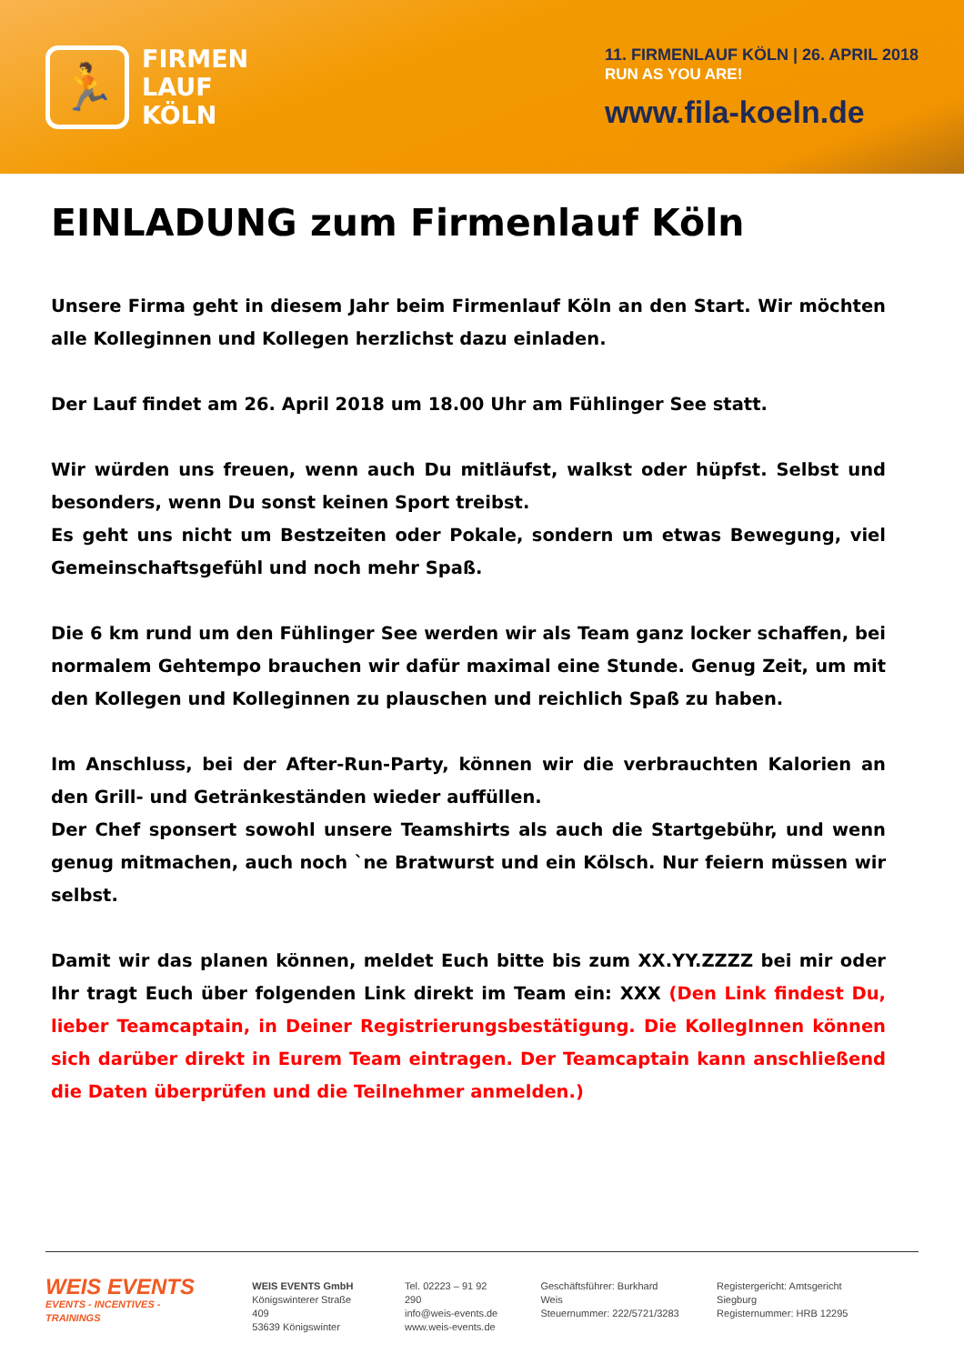🏃
FIRMEN
LAUF
KÖLN
11. FIRMENLAUF KÖLN | 26. APRIL 2018
RUN AS YOU ARE!
www.fila-koeln.de
EINLADUNG zum Firmenlauf Köln
Unsere Firma geht in diesem Jahr beim Firmenlauf Köln an den Start. Wir möchten alle Kolleginnen und Kollegen herzlichst dazu einladen.
Der Lauf findet am 26. April 2018 um 18.00 Uhr am Fühlinger See statt.
Wir würden uns freuen, wenn auch Du mitläufst, walkst oder hüpfst. Selbst und besonders, wenn Du sonst keinen Sport treibst.
Es geht uns nicht um Bestzeiten oder Pokale, sondern um etwas Bewegung, viel Gemeinschaftsgefühl und noch mehr Spaß.
Die 6 km rund um den Fühlinger See werden wir als Team ganz locker schaffen, bei normalem Gehtempo brauchen wir dafür maximal eine Stunde. Genug Zeit, um mit den Kollegen und Kolleginnen zu plauschen und reichlich Spaß zu haben.
Im Anschluss, bei der After-Run-Party, können wir die verbrauchten Kalorien an den Grill- und Getränkeständen wieder auffüllen.
Der Chef sponsert sowohl unsere Teamshirts als auch die Startgebühr, und wenn genug mitmachen, auch noch `ne Bratwurst und ein Kölsch. Nur feiern müssen wir selbst.
Damit wir das planen können, meldet Euch bitte bis zum XX.YY.ZZZZ bei mir oder Ihr tragt Euch über folgenden Link direkt im Team ein: XXX (Den Link findest Du, lieber Teamcaptain, in Deiner Registrierungsbestätigung. Die KollegInnen können sich darüber direkt in Eurem Team eintragen. Der Teamcaptain kann anschließend die Daten überprüfen und die Teilnehmer anmelden.)
WEIS EVENTS
EVENTS - INCENTIVES - TRAININGS
WEIS EVENTS GmbH
Königswinterer Straße 409
53639 Königswinter
Tel. 02223 – 91 92 290
info@weis-events.de
www.weis-events.de
Geschäftsführer: Burkhard Weis
Steuernummer: 222/5721/3283
Registergericht: Amtsgericht Siegburg
Registernummer: HRB 12295